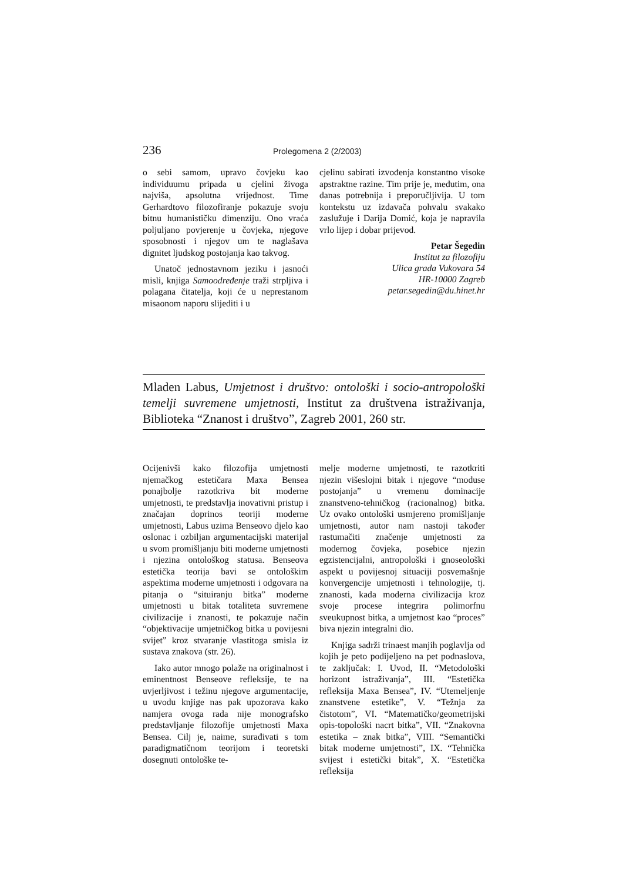236 Prolegomena 2 (2/2003)
o sebi samom, upravo čovjeku kao individuumu pripada u cjelini živoga najviša, apsolutna vrijednost. Time Gerhardtovo filozofiranje pokazuje svoju bitnu humanističku dimenziju. Ono vraća poljuljano povjerenje u čovjeka, njegove sposobnosti i njegov um te naglašava dignitet ljudskog postojanja kao takvog.
Unatoč jednostavnom jeziku i jasnoći misli, knjiga Samoodređenje traži strpljiva i polagana čitatelja, koji će u neprestanom misaonom naporu slijediti i u
cjelinu sabirati izvođenja konstantno visoke apstraktne razine. Tim prije je, međutim, ona danas potrebnija i preporučljivija. U tom kontekstu uz izdavača pohvalu svakako zaslužuje i Darija Domić, koja je napravila vrlo lijep i dobar prijevod.
Petar Šegedin
Institut za filozofiju
Ulica grada Vukovara 54
HR-10000 Zagreb
petar.segedin@du.hinet.hr
Mladen Labus, Umjetnost i društvo: ontološki i socio-antropološki temelji suvremene umjetnosti, Institut za društvena istraživanja, Biblioteka “Znanost i društvo”, Zagreb 2001, 260 str.
Ocijenivši kako filozofija umjetnosti njemačkog estetičara Maxa Bensea ponajbolje razotkriva bit moderne umjetnosti, te predstavlja inovativni pristup i značajan doprinos teoriji moderne umjetnosti, Labus uzima Benseovo djelo kao oslonac i ozbiljan argumentacijski materijal u svom promišljanju biti moderne umjetnosti i njezina ontološkog statusa. Benseova estetička teorija bavi se ontološkim aspektima moderne umjetnosti i odgovara na pitanja o “situiranju bitka” moderne umjetnosti u bitak totaliteta suvremene civilizacije i znanosti, te pokazuje način “objektivacije umjetničkog bitka u povijesni svijet” kroz stvaranje vlastitoga smisla iz sustava znakova (str. 26).
Iako autor mnogo polaže na originalnost i eminentnost Benseove refleksije, te na uvjerljivost i težinu njegove argumentacije, u uvodu knjige nas pak upozorava kako namjera ovoga rada nije monografsko predstavljanje filozofije umjetnosti Maxa Bensea. Cilj je, naime, surađivati s tom paradigmatičnom teorijom i teoretski dosegnuti ontološke te-
melje moderne umjetnosti, te razotkriti njezin višeslojni bitak i njegove “moduse postojanja” u vremenu dominacije znanstveno-tehničkog (racionalnog) bitka. Uz ovako ontološki usmjereno promišljanje umjetnosti, autor nam nastoji također rastumačiti značenje umjetnosti za modernog čovjeka, posebice njezin egzistencijalni, antropološki i gnoseološki aspekt u povijesnoj situaciji posvemašnje konvergencije umjetnosti i tehnologije, tj. znanosti, kada moderna civilizacija kroz svoje procese integrira polimorfnu sveukupnost bitka, a umjetnost kao “proces” biva njezin integralni dio.
Knjiga sadrži trinaest manjih poglavlja od kojih je peto podijeljeno na pet podnaslova, te zaključak: I. Uvod, II. “Metodološki horizont istraživanja”, III. “Estetička refleksija Maxa Bensea”, IV. “Utemeljenje znanstvene estetike”, V. “Težnja za čistotom”, VI. “Matematičko/geometrijski opis-topološki nacrt bitka”, VII. “Znakovna estetika – znak bitka”, VIII. “Semantički bitak moderne umjetnosti”, IX. “Tehnička svijest i estetički bitak”, X. “Estetička refleksija